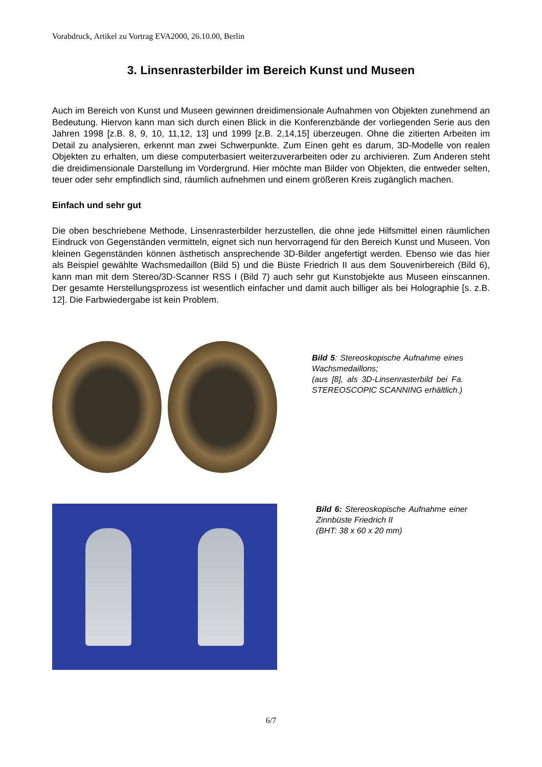Vorabdruck, Artikel zu Vortrag EVA2000, 26.10.00, Berlin
3. Linsenrasterbilder im Bereich Kunst und Museen
Auch im Bereich von Kunst und Museen gewinnen dreidimensionale Aufnahmen von Objekten zunehmend an Bedeutung. Hiervon kann man sich durch einen Blick in die Konferenzbände der vorliegenden Serie aus den Jahren 1998 [z.B. 8, 9, 10, 11,12, 13] und 1999 [z.B. 2,14,15] überzeugen. Ohne die zitierten Arbeiten im Detail zu analysieren, erkennt man zwei Schwerpunkte. Zum Einen geht es darum, 3D-Modelle von realen Objekten zu erhalten, um diese computerbasiert weiterzuverarbeiten oder zu archivieren. Zum Anderen steht die dreidimensionale Darstellung im Vordergrund. Hier möchte man Bilder von Objekten, die entweder selten, teuer oder sehr empfindlich sind, räumlich aufnehmen und einem größeren Kreis zugänglich machen.
Einfach und sehr gut
Die oben beschriebene Methode, Linsenrasterbilder herzustellen, die ohne jede Hilfsmittel einen räumlichen Eindruck von Gegenständen vermitteln, eignet sich nun hervorragend für den Bereich Kunst und Museen. Von kleinen Gegenständen können ästhetisch ansprechende 3D-Bilder angefertigt werden. Ebenso wie das hier als Beispiel gewählte Wachsmedaillon (Bild 5) und die Büste Friedrich II aus dem Souvenirbereich (Bild 6), kann man mit dem Stereo/3D-Scanner RSS I (Bild 7) auch sehr gut Kunstobjekte aus Museen einscannen. Der gesamte Herstellungsprozess ist wesentlich einfacher und damit auch billiger als bei Holographie [s. z.B. 12]. Die Farbwiedergabe ist kein Problem.
Bild 5: Stereoskopische Aufnahme eines Wachsmedaillons;
(aus [8], als 3D-Linsenrasterbild bei Fa. STEREOSCOPIC SCANNING erhältlich.)
Bild 6: Stereoskopische Aufnahme einer Zinnbüste Friedrich II
(BHT: 38 x 60 x 20 mm)
6/7